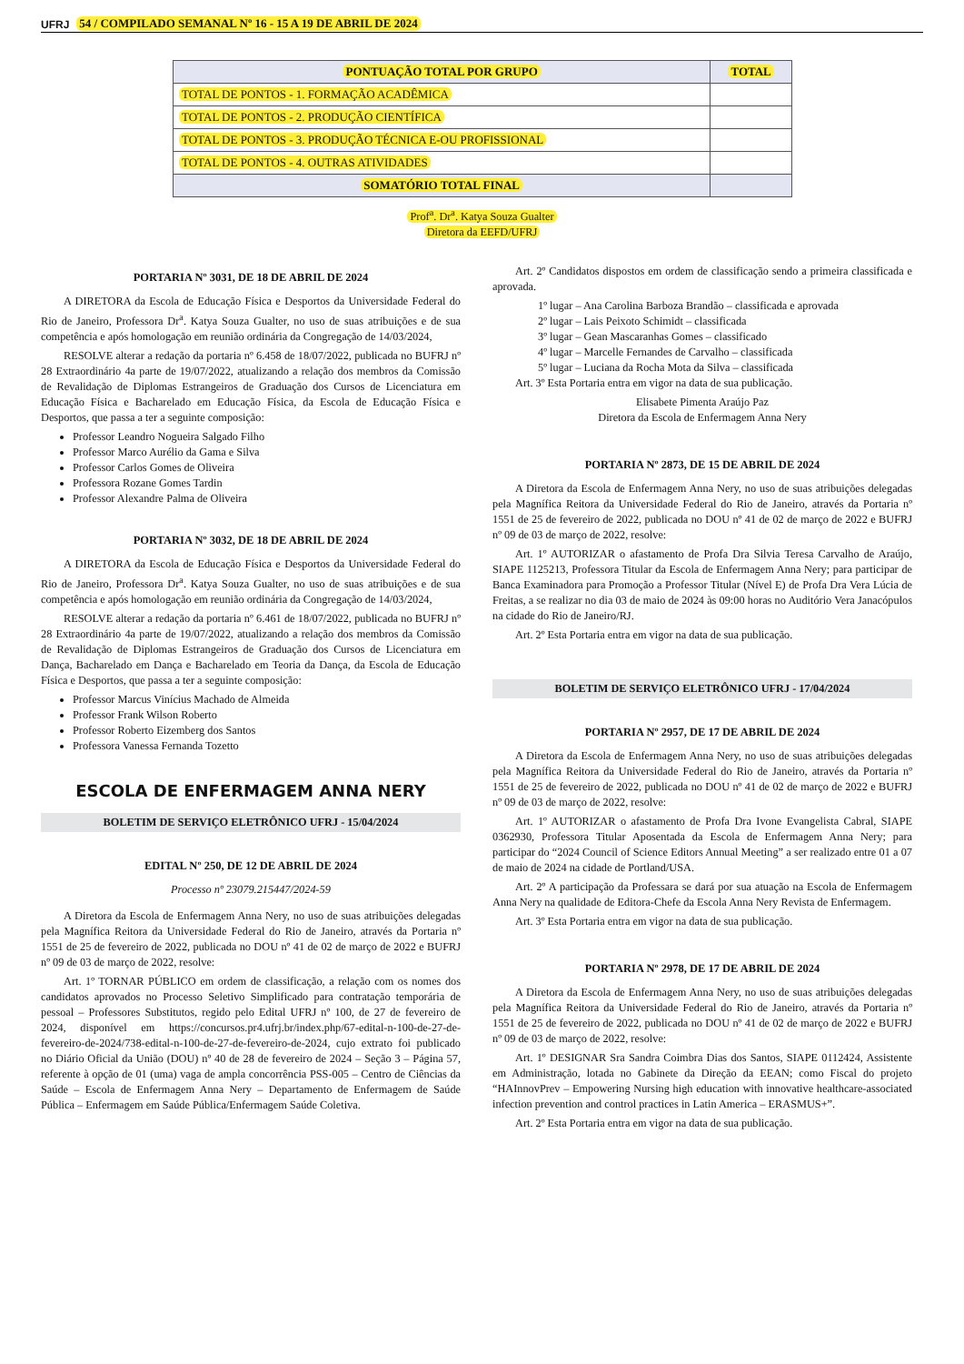UFRJ 54 / COMPILADO SEMANAL Nº 16 - 15 A 19 DE ABRIL DE 2024
| PONTUAÇÃO TOTAL POR GRUPO | TOTAL |
| --- | --- |
| TOTAL DE PONTOS - 1. FORMAÇÃO ACADÊMICA | |
| TOTAL DE PONTOS - 2. PRODUÇÃO CIENTÍFICA | |
| TOTAL DE PONTOS - 3. PRODUÇÃO TÉCNICA E-OU PROFISSIONAL | |
| TOTAL DE PONTOS - 4. OUTRAS ATIVIDADES | |
| SOMATÓRIO TOTAL FINAL | |
Prof<sup>a</sup>. Dr<sup>a</sup>. Katya Souza Gualter
Diretora da EEFD/UFRJ
PORTARIA Nº 3031, DE 18 DE ABRIL DE 2024
A DIRETORA da Escola de Educação Física e Desportos da Universidade Federal do Rio de Janeiro, Professora Dr<sup>a</sup>. Katya Souza Gualter, no uso de suas atribuições e de sua competência e após homologação em reunião ordinária da Congregação de 14/03/2024,
RESOLVE alterar a redação da portaria nº 6.458 de 18/07/2022, publicada no BUFRJ nº 28 Extraordinário 4a parte de 19/07/2022, atualizando a relação dos membros da Comissão de Revalidação de Diplomas Estrangeiros de Graduação dos Cursos de Licenciatura em Educação Física e Bacharelado em Educação Física, da Escola de Educação Física e Desportos, que passa a ter a seguinte composição:
Professor Leandro Nogueira Salgado Filho
Professor Marco Aurélio da Gama e Silva
Professor Carlos Gomes de Oliveira
Professora Rozane Gomes Tardin
Professor Alexandre Palma de Oliveira
PORTARIA Nº 3032, DE 18 DE ABRIL DE 2024
A DIRETORA da Escola de Educação Física e Desportos da Universidade Federal do Rio de Janeiro, Professora Dr<sup>a</sup>. Katya Souza Gualter, no uso de suas atribuições e de sua competência e após homologação em reunião ordinária da Congregação de 14/03/2024,
RESOLVE alterar a redação da portaria nº 6.461 de 18/07/2022, publicada no BUFRJ nº 28 Extraordinário 4a parte de 19/07/2022, atualizando a relação dos membros da Comissão de Revalidação de Diplomas Estrangeiros de Graduação dos Cursos de Licenciatura em Dança, Bacharelado em Dança e Bacharelado em Teoria da Dança, da Escola de Educação Física e Desportos, que passa a ter a seguinte composição:
Professor Marcus Vinícius Machado de Almeida
Professor Frank Wilson Roberto
Professor Roberto Eizemberg dos Santos
Professora Vanessa Fernanda Tozetto
ESCOLA DE ENFERMAGEM ANNA NERY
BOLETIM DE SERVIÇO ELETRÔNICO UFRJ - 15/04/2024
EDITAL Nº 250, DE 12 DE ABRIL DE 2024
Processo nº 23079.215447/2024-59
A Diretora da Escola de Enfermagem Anna Nery, no uso de suas atribuições delegadas pela Magnífica Reitora da Universidade Federal do Rio de Janeiro, através da Portaria nº 1551 de 25 de fevereiro de 2022, publicada no DOU nº 41 de 02 de março de 2022 e BUFRJ nº 09 de 03 de março de 2022, resolve:
Art. 1º TORNAR PÚBLICO em ordem de classificação, a relação com os nomes dos candidatos aprovados no Processo Seletivo Simplificado para contratação temporária de pessoal – Professores Substitutos, regido pelo Edital UFRJ nº 100, de 27 de fevereiro de 2024, disponível em https://concursos.pr4.ufrj.br/index.php/67-edital-n-100-de-27-de-fevereiro-de-2024/738-edital-n-100-de-27-de-fevereiro-de-2024, cujo extrato foi publicado no Diário Oficial da União (DOU) nº 40 de 28 de fevereiro de 2024 – Seção 3 – Página 57, referente à opção de 01 (uma) vaga de ampla concorrência PSS-005 – Centro de Ciências da Saúde – Escola de Enfermagem Anna Nery – Departamento de Enfermagem de Saúde Pública – Enfermagem em Saúde Pública/Enfermagem Saúde Coletiva.
Art. 2º Candidatos dispostos em ordem de classificação sendo a primeira classificada e aprovada.
1º lugar – Ana Carolina Barboza Brandão – classificada e aprovada
2º lugar – Lais Peixoto Schimidt – classificada
3º lugar – Gean Mascaranhas Gomes – classificado
4º lugar – Marcelle Fernandes de Carvalho – classificada
5º lugar – Luciana da Rocha Mota da Silva – classificada
Art. 3º Esta Portaria entra em vigor na data de sua publicação.
Elisabete Pimenta Araújo Paz
Diretora da Escola de Enfermagem Anna Nery
PORTARIA Nº 2873, DE 15 DE ABRIL DE 2024
A Diretora da Escola de Enfermagem Anna Nery, no uso de suas atribuições delegadas pela Magnífica Reitora da Universidade Federal do Rio de Janeiro, através da Portaria nº 1551 de 25 de fevereiro de 2022, publicada no DOU nº 41 de 02 de março de 2022 e BUFRJ nº 09 de 03 de março de 2022, resolve:
Art. 1º AUTORIZAR o afastamento de Profa Dra Silvia Teresa Carvalho de Araújo, SIAPE 1125213, Professora Titular da Escola de Enfermagem Anna Nery; para participar de Banca Examinadora para Promoção a Professor Titular (Nível E) de Profa Dra Vera Lúcia de Freitas, a se realizar no dia 03 de maio de 2024 às 09:00 horas no Auditório Vera Janacópulos na cidade do Rio de Janeiro/RJ.
Art. 2º Esta Portaria entra em vigor na data de sua publicação.
BOLETIM DE SERVIÇO ELETRÔNICO UFRJ - 17/04/2024
PORTARIA Nº 2957, DE 17 DE ABRIL DE 2024
A Diretora da Escola de Enfermagem Anna Nery, no uso de suas atribuições delegadas pela Magnífica Reitora da Universidade Federal do Rio de Janeiro, através da Portaria nº 1551 de 25 de fevereiro de 2022, publicada no DOU nº 41 de 02 de março de 2022 e BUFRJ nº 09 de 03 de março de 2022, resolve:
Art. 1º AUTORIZAR o afastamento de Profa Dra Ivone Evangelista Cabral, SIAPE 0362930, Professora Titular Aposentada da Escola de Enfermagem Anna Nery; para participar do “2024 Council of Science Editors Annual Meeting” a ser realizado entre 01 a 07 de maio de 2024 na cidade de Portland/USA.
Art. 2º A participação da Professara se dará por sua atuação na Escola de Enfermagem Anna Nery na qualidade de Editora-Chefe da Escola Anna Nery Revista de Enfermagem.
Art. 3º Esta Portaria entra em vigor na data de sua publicação.
PORTARIA Nº 2978, DE 17 DE ABRIL DE 2024
A Diretora da Escola de Enfermagem Anna Nery, no uso de suas atribuições delegadas pela Magnífica Reitora da Universidade Federal do Rio de Janeiro, através da Portaria nº 1551 de 25 de fevereiro de 2022, publicada no DOU nº 41 de 02 de março de 2022 e BUFRJ nº 09 de 03 de março de 2022, resolve:
Art. 1º DESIGNAR Sra Sandra Coimbra Dias dos Santos, SIAPE 0112424, Assistente em Administração, lotada no Gabinete da Direção da EEAN; como Fiscal do projeto “HAInnovPrev – Empowering Nursing high education with innovative healthcare-associated infection prevention and control practices in Latin America – ERASMUS+”.
Art. 2º Esta Portaria entra em vigor na data de sua publicação.